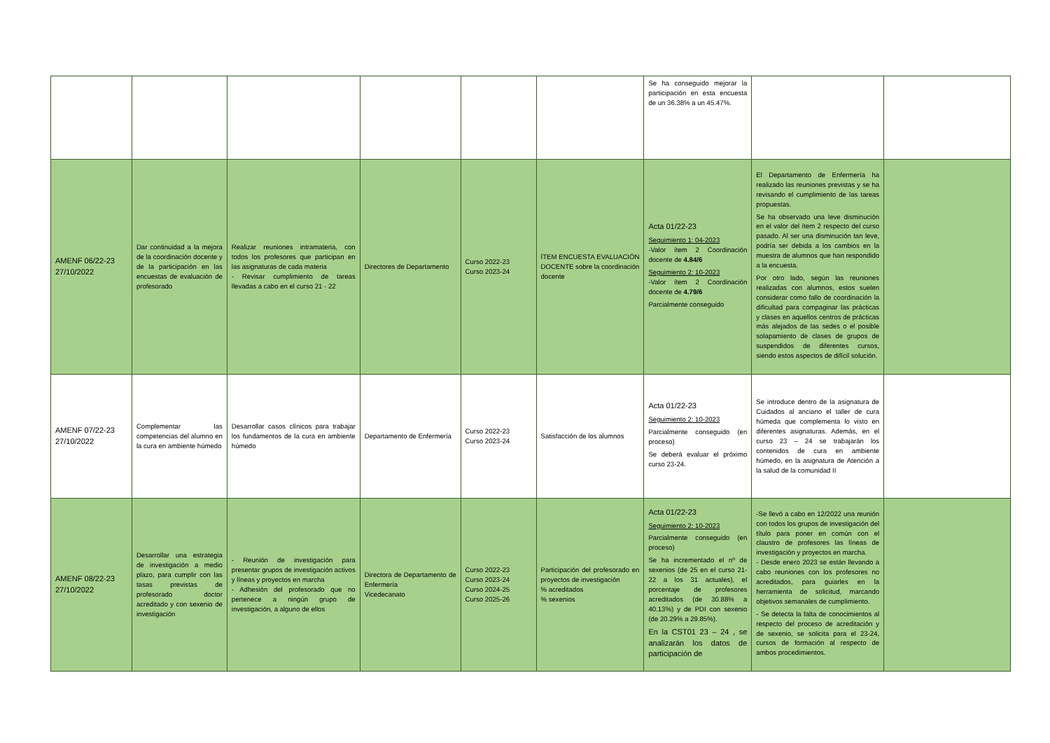| | | | | | | Se ha conseguido mejorar la participación en esta encuesta de un 36.38% a un 45.47%. | | |
| AMENF 06/22-23 27/10/2022 | Dar continuidad a la mejora de la coordinación docente y de la participación en las encuestas de evaluación de profesorado | Realizar reuniones intramateria, con todos los profesores que participan en las asignaturas de cada materia - Revisar cumplimiento de tareas llevadas a cabo en el curso 21 - 22 | Directores de Departamento | Curso 2022-23 Curso 2023-24 | ÍTEM ENCUESTA EVALUACIÓN DOCENTE sobre la coordinación docente | Acta 01/22-23 Seguimiento 1: 04-2023 -Valor ítem 2 Coordinación docente de 4.84/6 Seguimiento 2: 10-2023 -Valor ítem 2 Coordinación docente de 4.79/6 Parcialmente conseguido | El Departamento de Enfermería ha realizado las reuniones previstas y se ha revisando el cumplimiento de las tareas propuestas. Se ha observado una leve disminución en el valor del ítem 2 respecto del curso pasado. Al ser una disminución tan leve, podría ser debida a los cambios en la muestra de alumnos que han respondido a la encuesta. Por otro lado, según las reuniones realizadas con alumnos, estos suelen considerar como fallo de coordinación la dificultad para compaginar las prácticas y clases en aquellos centros de prácticas más alejados de las sedes o el posible solapamiento de clases de grupos de suspendidos de diferentes cursos, siendo estos aspectos de difícil solución. | |
| AMENF 07/22-23 27/10/2022 | Complementar las competencias del alumno en la cura en ambiente húmedo | Desarrollar casos clínicos para trabajar los fundamentos de la cura en ambiente húmedo | Departamento de Enfermería | Curso 2022-23 Curso 2023-24 | Satisfacción de los alumnos | Acta 01/22-23 Seguimiento 2: 10-2023 Parcialmente conseguido (en proceso) Se deberá evaluar el próximo curso 23-24. | Se introduce dentro de la asignatura de Cuidados al anciano el taller de cura húmeda que complementa lo visto en diferentes asignaturas. Además, en el curso 23 – 24 se trabajarán los contenidos de cura en ambiente húmedo, en la asignatura de Atención a la salud de la comunidad II | |
| AMENF 08/22-23 27/10/2022 | Desarrollar una estrategia de investigación a medio plazo, para cumplir con las tasas previstas de profesorado doctor acreditado y con sexenio de investigación | - Reunión de investigación para presentar grupos de investigación activos y líneas y proyectos en marcha - Adhesión del profesorado que no pertenece a ningún grupo de investigación, a alguno de ellos | Directora de Departamento de Enfermería Vicedecanato | Curso 2022-23 Curso 2023-24 Curso 2024-25 Curso 2025-26 | Participación del profesorado en proyectos de investigación % acreditados % sexenios | Acta 01/22-23 Seguimiento 2: 10-2023 Parcialmente conseguido (en proceso) Se ha incrementado el nº de sexenios (de 25 en el curso 21-22 a los 31 actuales), el porcentaje de profesores acreditados (de 30.88% a 40.13%) y de PDI con sexenio (de 20.29% a 29.85%). En la CST01 23 – 24 , se analizarán los datos de participación de | -Se llevó a cabo en 12/2022 una reunión con todos los grupos de investigación del título para poner en común con el claustro de profesores las líneas de investigación y proyectos en marcha. - Desde enero 2023 se están llevando a cabo reuniones con los profesores no acreditados, para guiarles en la herramienta de solicitud, marcando objetivos semanales de cumplimiento. - Se detecta la falta de conocimientos al respecto del proceso de acreditación y de sexenio, se solicita para el 23-24, cursos de formación al respecto de ambos procedimientos. | |